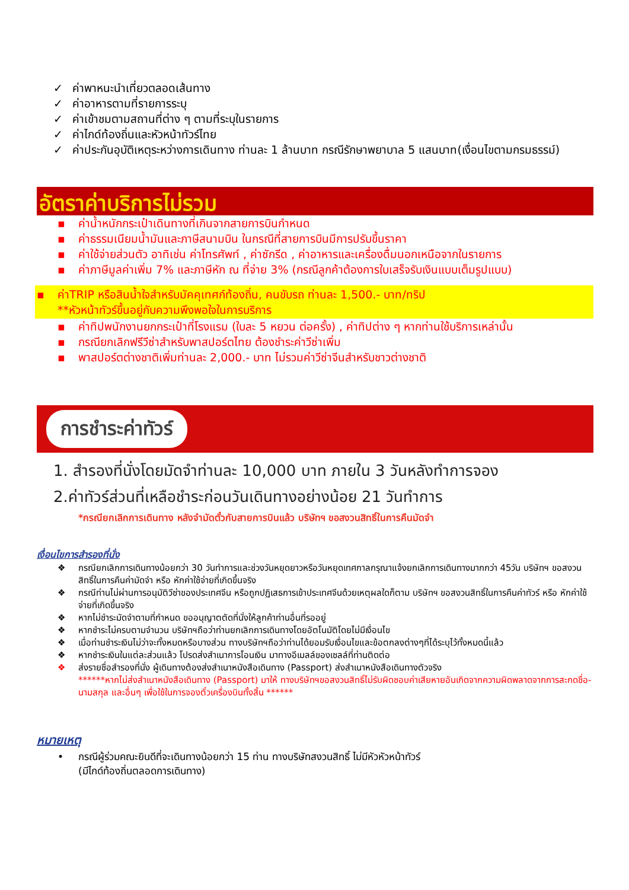✓ ค่าพาหนะนำเที่ยวตลอดเส้นทาง
✓ ค่าอาหารตามที่รายการระบุ
✓ ค่าเข้าชมตามสถานที่ต่าง ๆ ตามที่ระบุในรายการ
✓ ค่าไกด์ท้องถิ่นและหัวหน้าทัวร์ไทย
✓ ค่าประกันอุบัติเหตุระหว่างการเดินทาง ท่านละ 1 ล้านบาท กรณีรักษาพยาบาล 5 แสนบาท(เงื่อนไขตามกรมธรรม์)
อัตราค่าบริการไม่รวม
▪ ค่าน้ำหนักกระเป๋าเดินทางที่เกินจากสายการบินกำหนด
▪ ค่าธรรมเนียมน้ำมันและภาษีสนามบิน ในกรณีที่สายการบินมีการปรับขึ้นราคา
▪ ค่าใช้จ่ายส่วนตัว อาทิเช่น ค่าโทรศัพท์ , ค่าซักรีด , ค่าอาหารและเครื่องดื่มนอกเหนือจากในรายการ
▪ ค่าภาษีมูลค่าเพิ่ม 7% และภาษีหัก ณ ที่จ่าย 3% (กรณีลูกค้าต้องการใบเสร็จรับเงินแบบเต็มรูปแบบ)
▪ ค่าTRIP หรือสินน้ำใจสำหรับมัคคุเทศก์ท้องถิ่น, คนขับรถ ท่านละ 1,500.- บาท/ทริป
**หัวหน้าทัวร์ขึ้นอยู่กับความพึงพอใจในการบริการ
▪ ค่าทิปพนักงานยกกระเป๋าที่โรงแรม (ใบละ 5 หยวน ต่อครั้ง) , ค่าทิปต่าง ๆ หากท่านใช้บริการเหล่านั้น
▪ กรณียกเลิกฟรีวีซ่าสำหรับพาสปอร์ตไทย ต้องชำระค่าวีซ่าเพิ่ม
▪ พาสปอร์ตต่างชาติเพิ่มท่านละ 2,000.- บาท ไม่รวมค่าวีซ่าจีนสำหรับชาวต่างชาติ
การชำระค่าทัวร์
1. สำรองที่นั่งโดยมัดจำท่านละ 10,000 บาท ภายใน 3 วันหลังทำการจอง
2.ค่าทัวร์ส่วนที่เหลือชำระก่อนวันเดินทางอย่างน้อย 21 วันทำการ
*กรณียกเลิกการเดินทาง หลังจำมัดตั๋วกับสายการบินแล้ว บริษัทฯ ขอสงวนสิทธิ์ในการคืนมัดจำ
เงื่อนไขการสำรองที่นั่ง
❖ กรณียกเลิกการเดินทางน้อยกว่า 30 วันทำการและช่วงวันหยุดยาวหรือวันหยุดเทศกาลกรุณาแจ้งยกเลิกการเดินทางมากกว่า 45วัน บริษัทฯ ขอสงวนสิทธิ์ในการคืนค่ามัดจำ หรือ หักค่าใช้จ่ายที่เกิดขึ้นจริง
❖ กรณีท่านไม่ผ่านการอนุมัติวีซ่าของประเทศจีน หรือถูกปฏิเสธการเข้าประเทศจีนด้วยเหตุผลใดก็ตาม บริษัทฯ ขอสงวนสิทธิ์ในการคืนค่าทัวร์ หรือ หักค่าใช้จ่ายที่เกิดขึ้นจริง
❖ หากไม่ชำระมัดจำตามที่กำหนด ขออนุญาตตัดที่นั่งให้ลูกค้าท่านอื่นที่รออยู่
❖ หากชำระไม่ครบตามจำนวน บริษัทฯถือว่าท่านยกเลิกการเดินทางโดยอัตโนมัติโดยไม่มีเงื่อนไข
❖ เมื่อท่านชำระเงินไม่ว่าจะทั้งหมดหรือบางส่วน ทางบริษัทฯถือว่าท่านได้ยอมรับเงื่อนไขและข้อตกลงต่างๆที่ได้ระบุไว้ทั้งหมดนี้แล้ว
❖ หากชำระเงินในแต่ละส่วนแล้ว โปรดส่งสำเนาการโอนเงิน มาทางอีเมลล์ของเซลล์ที่ท่านติดต่อ
❖ ส่งรายชื่อสำรองที่นั่ง ผู้เดินทางต้องส่งสำเนาหนังสือเดินทาง (Passport) ส่งสำเนาหนังสือเดินทางตัวจริง
******หากไม่ส่งสำเนาหนังสือเดินทาง (Passport) มาให้ ทางบริษัทฯขอสงวนสิทธิ์ไม่รับผิดชอบค่าเสียหายอันเกิดจากความผิดพลาดจากการสะกดชื่อ-นามสกุล และอื่นๆ เพื่อใช้ในการจองตั๋วเครื่องบินทั้งสิ้น ******
หมายเหตุ
• กรณีผู้ร่วมคณะยินดีที่จะเดินทางน้อยกว่า 15 ท่าน ทางบริษัทสงวนสิทธิ์ ไม่มีหัวหัวหน้าทัวร์
(มีไกด์ท้องถิ่นตลอดการเดินทาง)